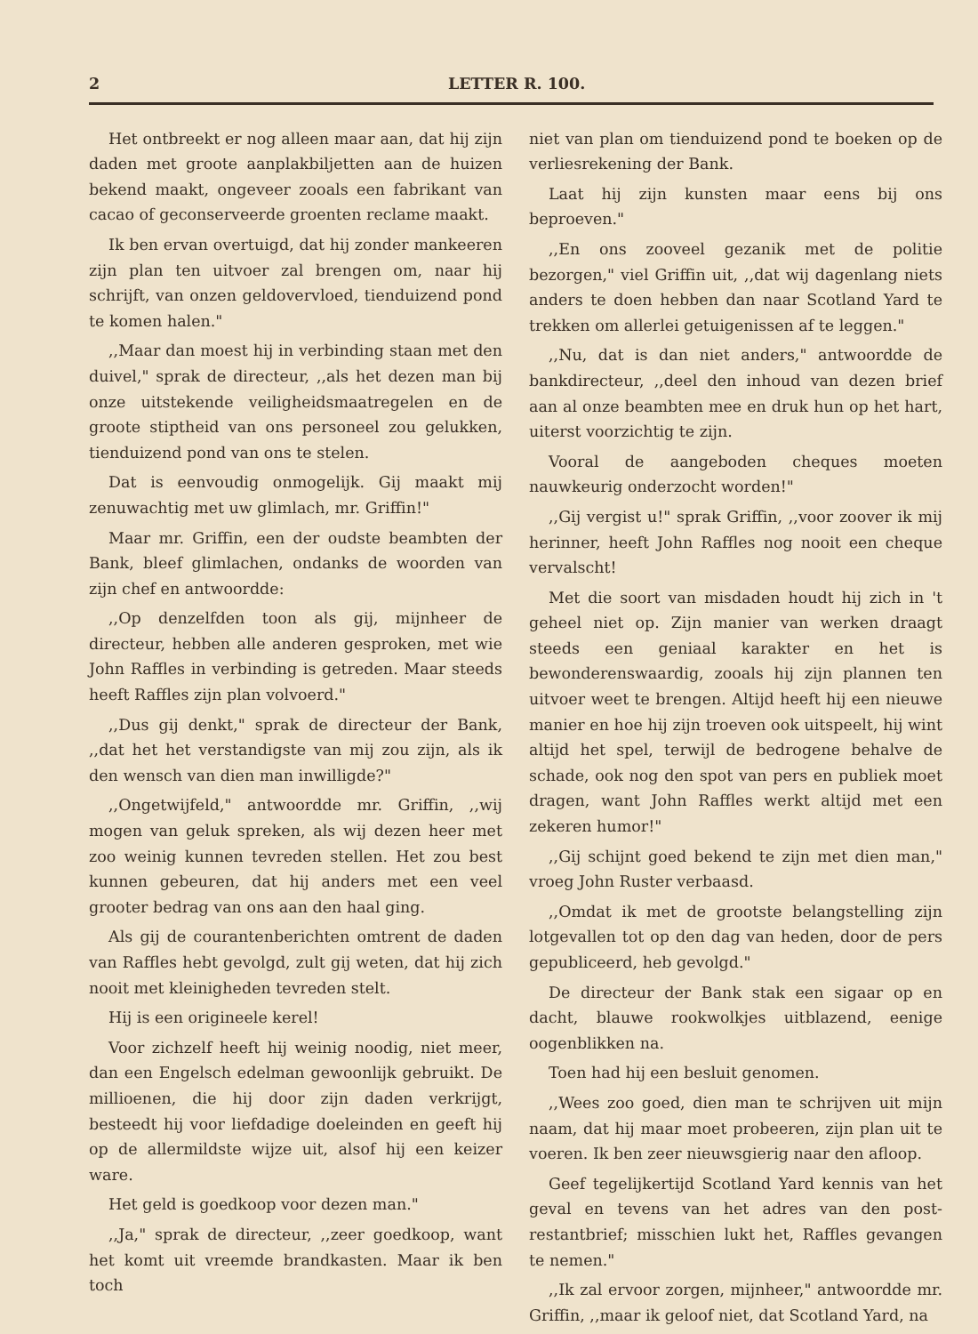2 LETTER R. 100.
Het ontbreekt er nog alleen maar aan, dat hij zijn daden met groote aanplakbiljetten aan de huizen bekend maakt, ongeveer zooals een fabrikant van cacao of geconserveerde groenten reclame maakt.
Ik ben ervan overtuigd, dat hij zonder mankeeren zijn plan ten uitvoer zal brengen om, naar hij schrijft, van onzen geldovervloed, tienduizend pond te komen halen."
,,Maar dan moest hij in verbinding staan met den duivel," sprak de directeur, ,,als het dezen man bij onze uitstekende veiligheidsmaatregelen en de groote stiptheid van ons personeel zou gelukken, tienduizend pond van ons te stelen.
Dat is eenvoudig onmogelijk. Gij maakt mij zenuwachtig met uw glimlach, mr. Griffin!"
Maar mr. Griffin, een der oudste beambten der Bank, bleef glimlachen, ondanks de woorden van zijn chef en antwoordde:
,,Op denzelfden toon als gij, mijnheer de directeur, hebben alle anderen gesproken, met wie John Raffles in verbinding is getreden. Maar steeds heeft Raffles zijn plan volvoerd."
,,Dus gij denkt," sprak de directeur der Bank, ,,dat het het verstandigste van mij zou zijn, als ik den wensch van dien man inwilligde?"
,,Ongetwijfeld," antwoordde mr. Griffin, ,,wij mogen van geluk spreken, als wij dezen heer met zoo weinig kunnen tevreden stellen. Het zou best kunnen gebeuren, dat hij anders met een veel grooter bedrag van ons aan den haal ging.
Als gij de courantenberichten omtrent de daden van Raffles hebt gevolgd, zult gij weten, dat hij zich nooit met kleinigheden tevreden stelt.
Hij is een origineele kerel!
Voor zichzelf heeft hij weinig noodig, niet meer, dan een Engelsch edelman gewoonlijk gebruikt. De millioenen, die hij door zijn daden verkrijgt, besteedt hij voor liefdadige doeleinden en geeft hij op de allermildste wijze uit, alsof hij een keizer ware.
Het geld is goedkoop voor dezen man."
,,Ja," sprak de directeur, ,,zeer goedkoop, want het komt uit vreemde brandkasten. Maar ik ben toch
niet van plan om tienduizend pond te boeken op de verliesrekening der Bank.
Laat hij zijn kunsten maar eens bij ons beproeven."
,,En ons zooveel gezanik met de politie bezorgen," viel Griffin uit, ,,dat wij dagenlang niets anders te doen hebben dan naar Scotland Yard te trekken om allerlei getuigenissen af te leggen."
,,Nu, dat is dan niet anders," antwoordde de bankdirecteur, ,,deel den inhoud van dezen brief aan al onze beambten mee en druk hun op het hart, uiterst voorzichtig te zijn.
Vooral de aangeboden cheques moeten nauwkeurig onderzocht worden!"
,,Gij vergist u!" sprak Griffin, ,,voor zoover ik mij herinner, heeft John Raffles nog nooit een cheque vervalscht!
Met die soort van misdaden houdt hij zich in 't geheel niet op. Zijn manier van werken draagt steeds een geniaal karakter en het is bewonderenswaardig, zooals hij zijn plannen ten uitvoer weet te brengen. Altijd heeft hij een nieuwe manier en hoe hij zijn troeven ook uitspeelt, hij wint altijd het spel, terwijl de bedrogene behalve de schade, ook nog den spot van pers en publiek moet dragen, want John Raffles werkt altijd met een zekeren humor!"
,,Gij schijnt goed bekend te zijn met dien man," vroeg John Ruster verbaasd.
,,Omdat ik met de grootste belangstelling zijn lotgevallen tot op den dag van heden, door de pers gepubliceerd, heb gevolgd."
De directeur der Bank stak een sigaar op en dacht, blauwe rookwolkjes uitblazend, eenige oogenblikken na.
Toen had hij een besluit genomen.
,,Wees zoo goed, dien man te schrijven uit mijn naam, dat hij maar moet probeeren, zijn plan uit te voeren. Ik ben zeer nieuwsgierig naar den afloop.
Geef tegelijkertijd Scotland Yard kennis van het geval en tevens van het adres van den post-restantbrief; misschien lukt het, Raffles gevangen te nemen."
,,Ik zal ervoor zorgen, mijnheer," antwoordde mr. Griffin, ,,maar ik geloof niet, dat Scotland Yard, na